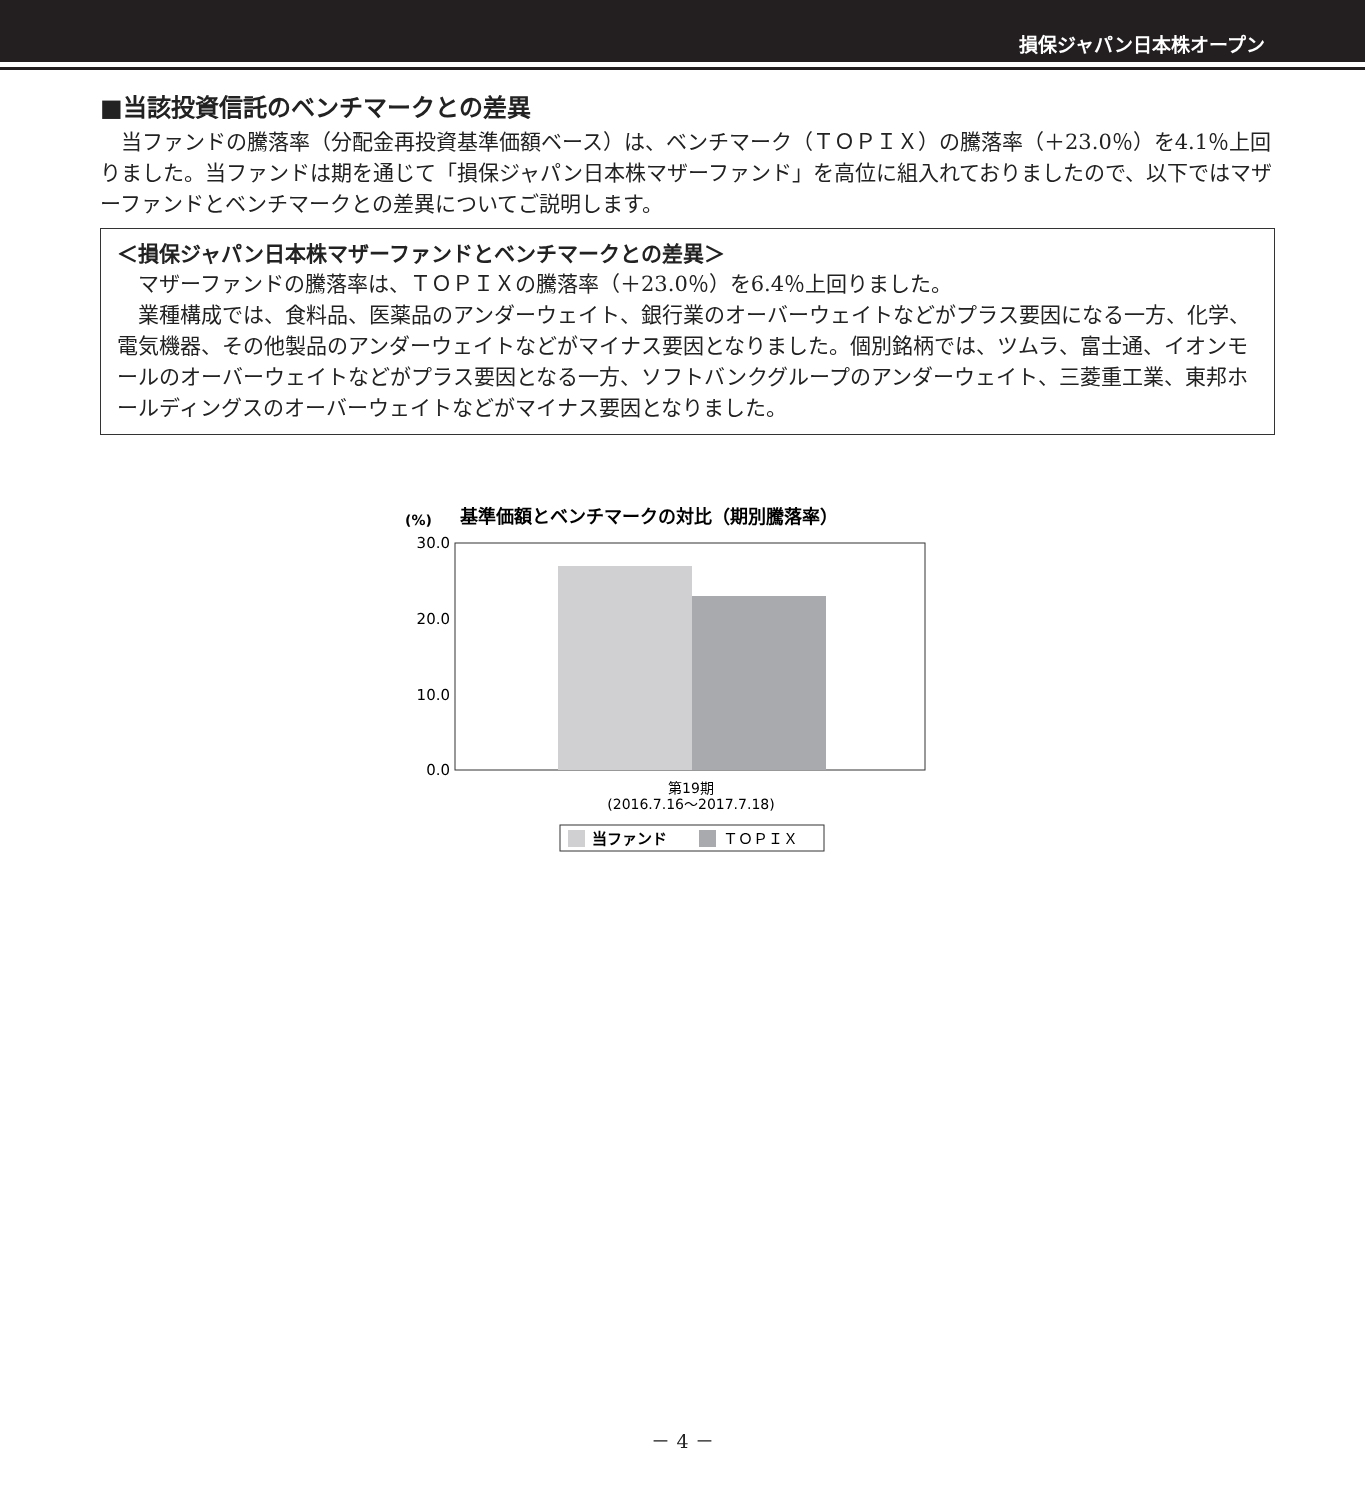損保ジャパン日本株オープン
■当該投資信託のベンチマークとの差異
当ファンドの騰落率（分配金再投資基準価額ベース）は、ベンチマーク（ＴＯＰＩＸ）の騰落率（＋23.0％）を4.1％上回りました。当ファンドは期を通じて「損保ジャパン日本株マザーファンド」を高位に組入れておりましたので、以下ではマザーファンドとベンチマークとの差異についてご説明します。
＜損保ジャパン日本株マザーファンドとベンチマークとの差異＞
マザーファンドの騰落率は、ＴＯＰＩＸの騰落率（＋23.0％）を6.4％上回りました。
業種構成では、食料品、医薬品のアンダーウェイト、銀行業のオーバーウェイトなどがプラス要因になる一方、化学、電気機器、その他製品のアンダーウェイトなどがマイナス要因となりました。個別銘柄では、ツムラ、富士通、イオンモールのオーバーウェイトなどがプラス要因となる一方、ソフトバンクグループのアンダーウェイト、三菱重工業、東邦ホールディングスのオーバーウェイトなどがマイナス要因となりました。
(%)
基準価額とベンチマークの対比（期別騰落率）
30.0
20.0
10.0
0.0
第19期
(2016.7.16～2017.7.18)
当ファンド
ＴＯＰＩＸ
－ 4 －